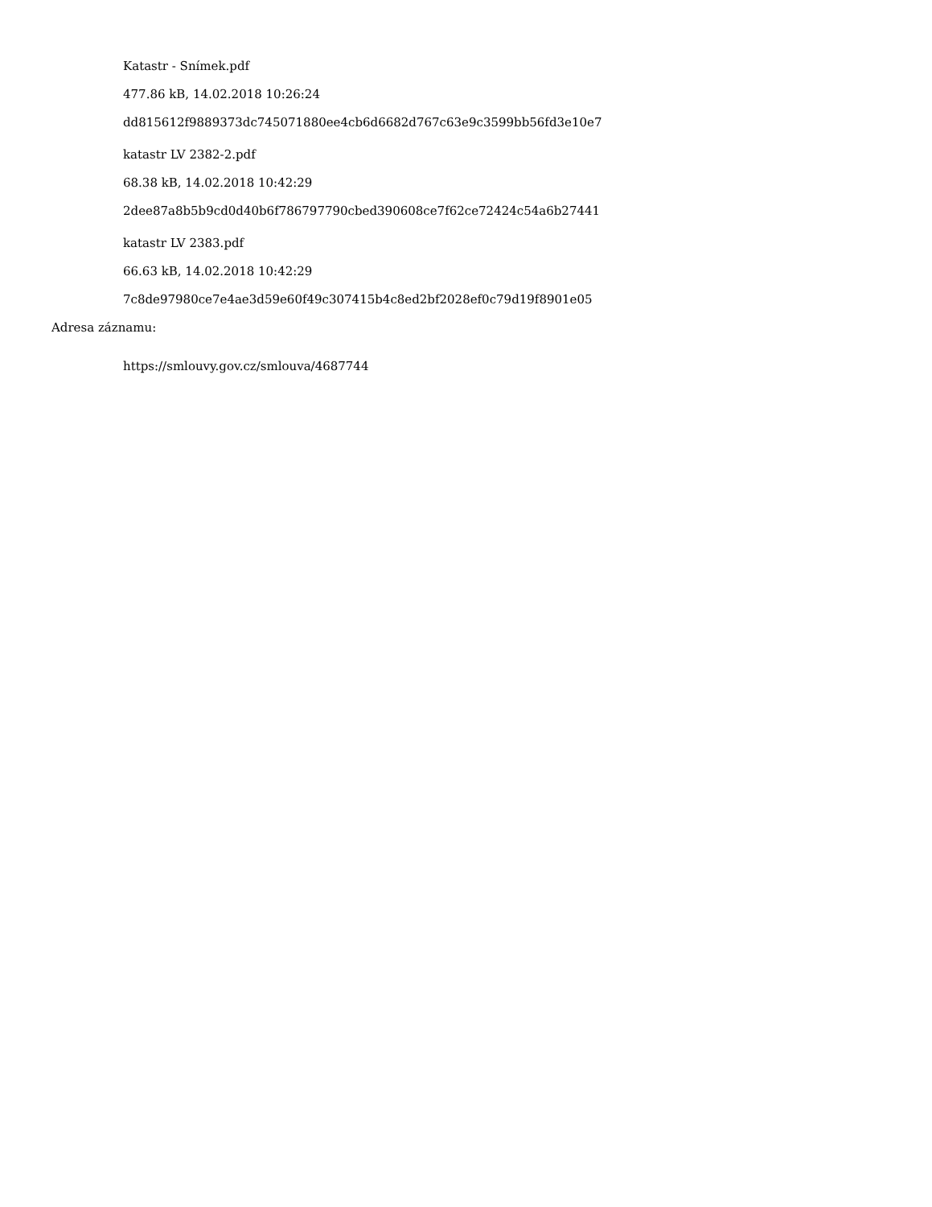Katastr - Snímek.pdf
477.86 kB, 14.02.2018 10:26:24
dd815612f9889373dc745071880ee4cb6d6682d767c63e9c3599bb56fd3e10e7
katastr LV 2382-2.pdf
68.38 kB, 14.02.2018 10:42:29
2dee87a8b5b9cd0d40b6f786797790cbed390608ce7f62ce72424c54a6b27441
katastr LV 2383.pdf
66.63 kB, 14.02.2018 10:42:29
7c8de97980ce7e4ae3d59e60f49c307415b4c8ed2bf2028ef0c79d19f8901e05
Adresa záznamu:
https://smlouvy.gov.cz/smlouva/4687744